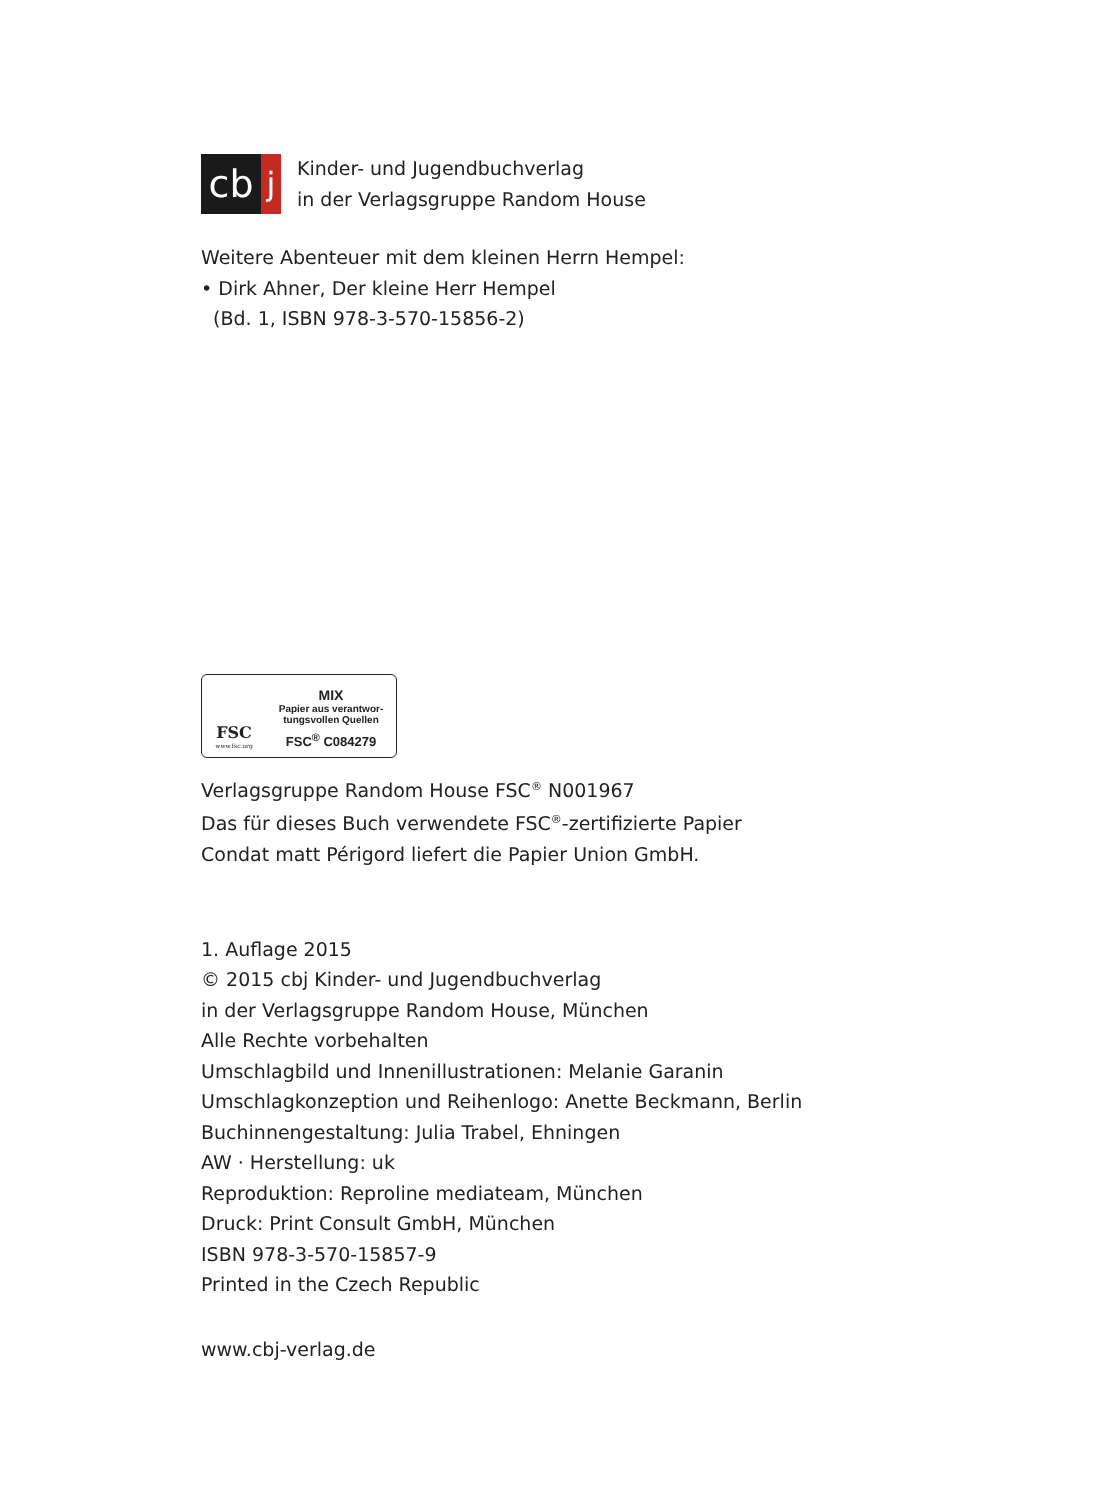cb
j
Kinder- und Jugendbuchverlag
in der Verlagsgruppe Random House
Weitere Abenteuer mit dem kleinen Herrn Hempel:
• Dirk Ahner, Der kleine Herr Hempel
(Bd. 1, ISBN 978-3-570-15856-2)
FSC
www.fsc.org
MIX
Papier aus verantwor-
tungsvollen Quellen
FSC<sup>®</sup> C084279
Verlagsgruppe Random House FSC<sup>®</sup> N001967
Das für dieses Buch verwendete FSC<sup>®</sup>-zertifizierte Papier
Condat matt Périgord liefert die Papier Union GmbH.
1. Auflage 2015
© 2015 cbj Kinder- und Jugendbuchverlag
in der Verlagsgruppe Random House, München
Alle Rechte vorbehalten
Umschlagbild und Innenillustrationen: Melanie Garanin
Umschlagkonzeption und Reihenlogo: Anette Beckmann, Berlin
Buchinnengestaltung: Julia Trabel, Ehningen
AW · Herstellung: uk
Reproduktion: Reproline mediateam, München
Druck: Print Consult GmbH, München
ISBN 978-3-570-15857-9
Printed in the Czech Republic
www.cbj-verlag.de